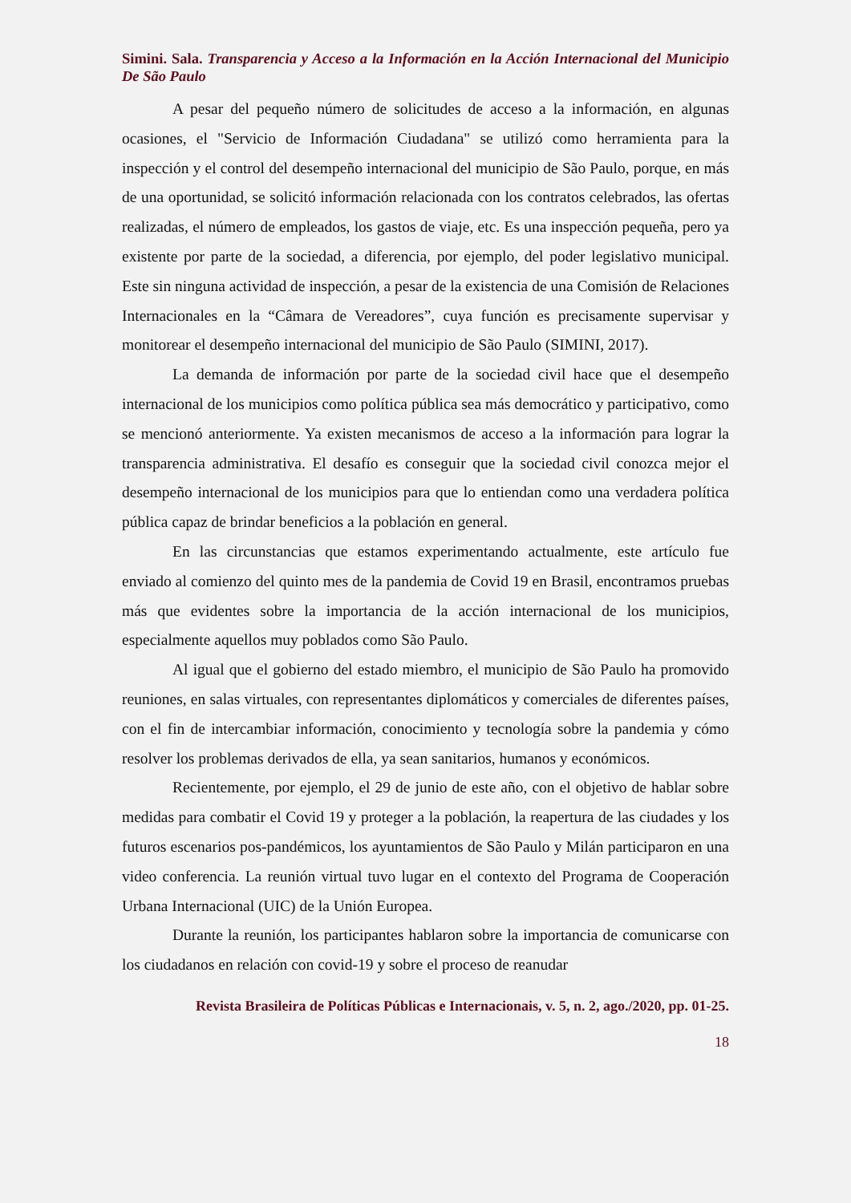Simini. Sala. Transparencia y Acceso a la Información en la Acción Internacional del Municipio De São Paulo
A pesar del pequeño número de solicitudes de acceso a la información, en algunas ocasiones, el "Servicio de Información Ciudadana" se utilizó como herramienta para la inspección y el control del desempeño internacional del municipio de São Paulo, porque, en más de una oportunidad, se solicitó información relacionada con los contratos celebrados, las ofertas realizadas, el número de empleados, los gastos de viaje, etc. Es una inspección pequeña, pero ya existente por parte de la sociedad, a diferencia, por ejemplo, del poder legislativo municipal. Este sin ninguna actividad de inspección, a pesar de la existencia de una Comisión de Relaciones Internacionales en la “Câmara de Vereadores”, cuya función es precisamente supervisar y monitorear el desempeño internacional del municipio de São Paulo (SIMINI, 2017).
La demanda de información por parte de la sociedad civil hace que el desempeño internacional de los municipios como política pública sea más democrático y participativo, como se mencionó anteriormente. Ya existen mecanismos de acceso a la información para lograr la transparencia administrativa. El desafío es conseguir que la sociedad civil conozca mejor el desempeño internacional de los municipios para que lo entiendan como una verdadera política pública capaz de brindar beneficios a la población en general.
En las circunstancias que estamos experimentando actualmente, este artículo fue enviado al comienzo del quinto mes de la pandemia de Covid 19 en Brasil, encontramos pruebas más que evidentes sobre la importancia de la acción internacional de los municipios, especialmente aquellos muy poblados como São Paulo.
Al igual que el gobierno del estado miembro, el municipio de São Paulo ha promovido reuniones, en salas virtuales, con representantes diplomáticos y comerciales de diferentes países, con el fin de intercambiar información, conocimiento y tecnología sobre la pandemia y cómo resolver los problemas derivados de ella, ya sean sanitarios, humanos y económicos.
Recientemente, por ejemplo, el 29 de junio de este año, con el objetivo de hablar sobre medidas para combatir el Covid 19 y proteger a la población, la reapertura de las ciudades y los futuros escenarios pos-pandémicos, los ayuntamientos de São Paulo y Milán participaron en una video conferencia. La reunión virtual tuvo lugar en el contexto del Programa de Cooperación Urbana Internacional (UIC) de la Unión Europea.
Durante la reunión, los participantes hablaron sobre la importancia de comunicarse con los ciudadanos en relación con covid-19 y sobre el proceso de reanudar
Revista Brasileira de Políticas Públicas e Internacionais, v. 5, n. 2, ago./2020, pp. 01-25.
18